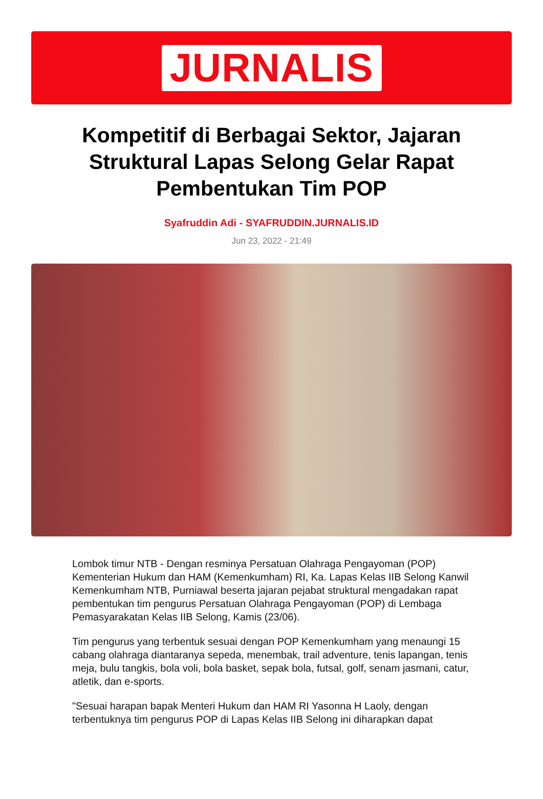JURNALIS
Kompetitif di Berbagai Sektor, Jajaran Struktural Lapas Selong Gelar Rapat Pembentukan Tim POP
Syafruddin Adi - SYAFRUDDIN.JURNALIS.ID
Jun 23, 2022 - 21:49
Lombok timur NTB - Dengan resminya Persatuan Olahraga Pengayoman (POP) Kementerian Hukum dan HAM (Kemenkumham) RI, Ka. Lapas Kelas IIB Selong Kanwil Kemenkumham NTB, Purniawal beserta jajaran pejabat struktural mengadakan rapat pembentukan tim pengurus Persatuan Olahraga Pengayoman (POP) di Lembaga Pemasyarakatan Kelas IIB Selong, Kamis (23/06).
Tim pengurus yang terbentuk sesuai dengan POP Kemenkumham yang menaungi 15 cabang olahraga diantaranya sepeda, menembak, trail adventure, tenis lapangan, tenis meja, bulu tangkis, bola voli, bola basket, sepak bola, futsal, golf, senam jasmani, catur, atletik, dan e-sports.
"Sesuai harapan bapak Menteri Hukum dan HAM RI Yasonna H Laoly, dengan terbentuknya tim pengurus POP di Lapas Kelas IIB Selong ini diharapkan dapat